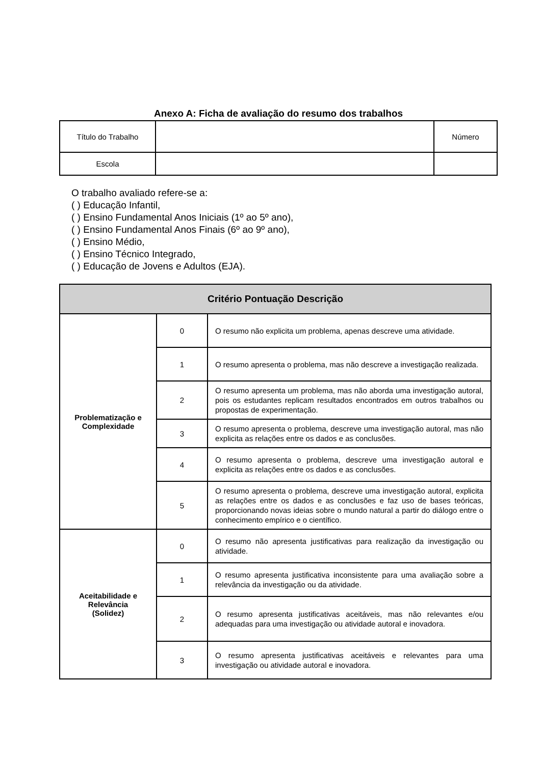Anexo A: Ficha de avaliação do resumo dos trabalhos
| Título do Trabalho | | Número |
| Escola | | |
O trabalho avaliado refere-se a:
( ) Educação Infantil,
( ) Ensino Fundamental Anos Iniciais (1º ao 5º ano),
( ) Ensino Fundamental Anos Finais (6º ao 9º ano),
( ) Ensino Médio,
( ) Ensino Técnico Integrado,
( ) Educação de Jovens e Adultos (EJA).
| Critério Pontuação Descrição | | |
| --- | --- | --- |
| Problematização e Complexidade | 0 | O resumo não explicita um problema, apenas descreve uma atividade. |
| | 1 | O resumo apresenta o problema, mas não descreve a investigação realizada. |
| | 2 | O resumo apresenta um problema, mas não aborda uma investigação autoral, pois os estudantes replicam resultados encontrados em outros trabalhos ou propostas de experimentação. |
| | 3 | O resumo apresenta o problema, descreve uma investigação autoral, mas não explicita as relações entre os dados e as conclusões. |
| | 4 | O resumo apresenta o problema, descreve uma investigação autoral e explicita as relações entre os dados e as conclusões. |
| | 5 | O resumo apresenta o problema, descreve uma investigação autoral, explicita as relações entre os dados e as conclusões e faz uso de bases teóricas, proporcionando novas ideias sobre o mundo natural a partir do diálogo entre o conhecimento empírico e o científico. |
| Aceitabilidade e Relevância (Solidez) | 0 | O resumo não apresenta justificativas para realização da investigação ou atividade. |
| | 1 | O resumo apresenta justificativa inconsistente para uma avaliação sobre a relevância da investigação ou da atividade. |
| | 2 | O resumo apresenta justificativas aceitáveis, mas não relevantes e/ou adequadas para uma investigação ou atividade autoral e inovadora. |
| | 3 | O resumo apresenta justificativas aceitáveis e relevantes para uma investigação ou atividade autoral e inovadora. |